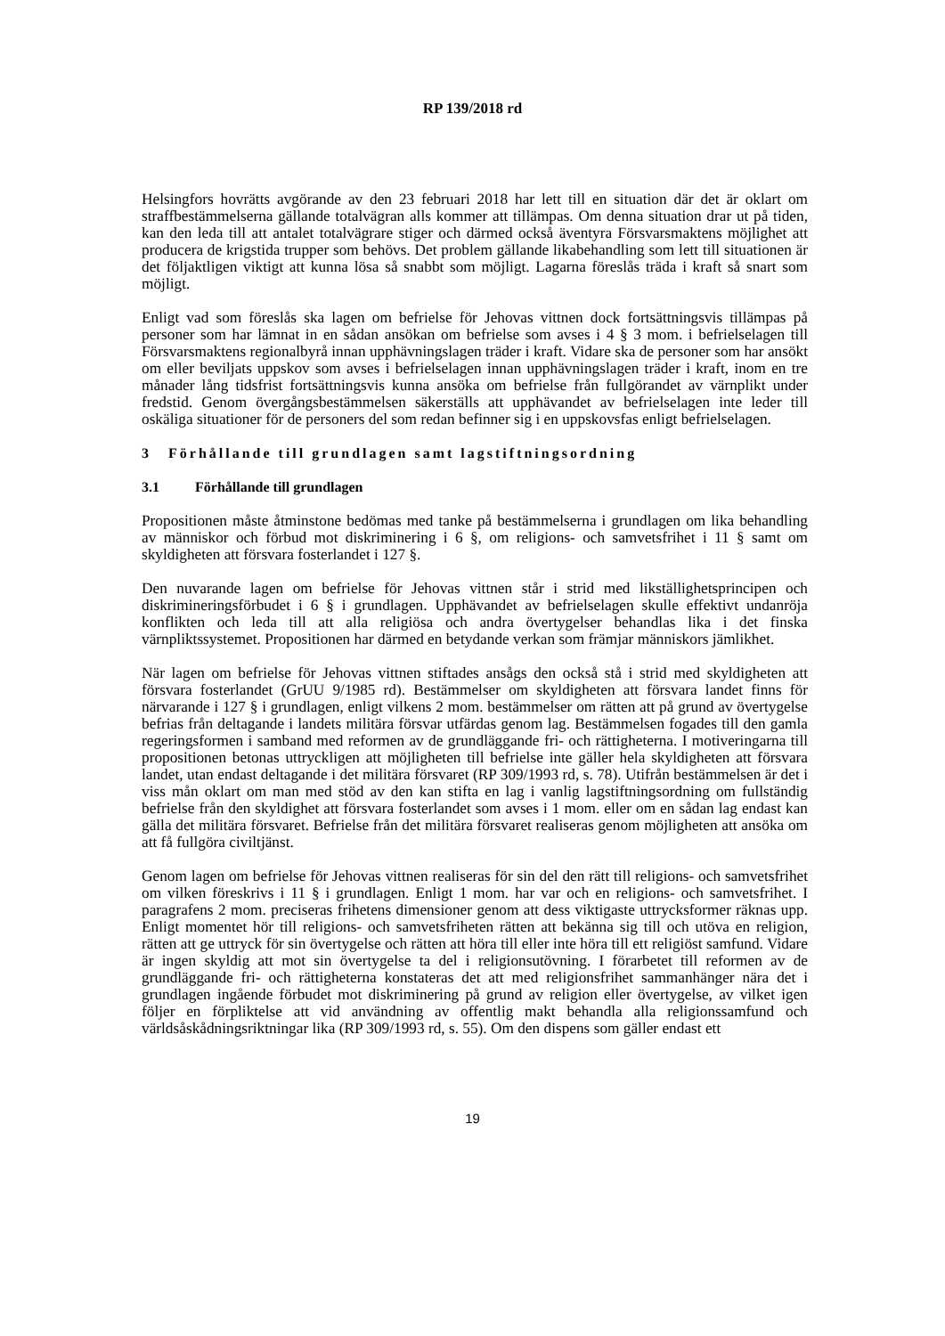RP 139/2018 rd
Helsingfors hovrätts avgörande av den 23 februari 2018 har lett till en situation där det är oklart om straffbestämmelserna gällande totalvägran alls kommer att tillämpas. Om denna situation drar ut på tiden, kan den leda till att antalet totalvägrare stiger och därmed också äventyra Försvarsmaktens möjlighet att producera de krigstida trupper som behövs. Det problem gällande likabehandling som lett till situationen är det följaktligen viktigt att kunna lösa så snabbt som möjligt. Lagarna föreslås träda i kraft så snart som möjligt.
Enligt vad som föreslås ska lagen om befrielse för Jehovas vittnen dock fortsättningsvis tillämpas på personer som har lämnat in en sådan ansökan om befrielse som avses i 4 § 3 mom. i befrielselagen till Försvarsmaktens regionalbyrå innan upphävningslagen träder i kraft. Vidare ska de personer som har ansökt om eller beviljats uppskov som avses i befrielselagen innan upphävningslagen träder i kraft, inom en tre månader lång tidsfrist fortsättningsvis kunna ansöka om befrielse från fullgörandet av värnplikt under fredstid. Genom övergångsbestämmelsen säkerställs att upphävandet av befrielselagen inte leder till oskäliga situationer för de personers del som redan befinner sig i en uppskovsfas enligt befrielselagen.
3 Förhållande till grundlagen samt lagstiftningsordning
3.1 Förhållande till grundlagen
Propositionen måste åtminstone bedömas med tanke på bestämmelserna i grundlagen om lika behandling av människor och förbud mot diskriminering i 6 §, om religions- och samvetsfrihet i 11 § samt om skyldigheten att försvara fosterlandet i 127 §.
Den nuvarande lagen om befrielse för Jehovas vittnen står i strid med likställighetsprincipen och diskrimineringsförbudet i 6 § i grundlagen. Upphävandet av befrielselagen skulle effektivt undanröja konflikten och leda till att alla religiösa och andra övertygelser behandlas lika i det finska värnpliktssystemet. Propositionen har därmed en betydande verkan som främjar människors jämlikhet.
När lagen om befrielse för Jehovas vittnen stiftades ansågs den också stå i strid med skyldigheten att försvara fosterlandet (GrUU 9/1985 rd). Bestämmelser om skyldigheten att försvara landet finns för närvarande i 127 § i grundlagen, enligt vilkens 2 mom. bestämmelser om rätten att på grund av övertygelse befrias från deltagande i landets militära försvar utfärdas genom lag. Bestämmelsen fogades till den gamla regeringsformen i samband med reformen av de grundläggande fri- och rättigheterna. I motiveringarna till propositionen betonas uttryckligen att möjligheten till befrielse inte gäller hela skyldigheten att försvara landet, utan endast deltagande i det militära försvaret (RP 309/1993 rd, s. 78). Utifrån bestämmelsen är det i viss mån oklart om man med stöd av den kan stifta en lag i vanlig lagstiftningsordning om fullständig befrielse från den skyldighet att försvara fosterlandet som avses i 1 mom. eller om en sådan lag endast kan gälla det militära försvaret. Befrielse från det militära försvaret realiseras genom möjligheten att ansöka om att få fullgöra civiltjänst.
Genom lagen om befrielse för Jehovas vittnen realiseras för sin del den rätt till religions- och samvetsfrihet om vilken föreskrivs i 11 § i grundlagen. Enligt 1 mom. har var och en religions- och samvetsfrihet. I paragrafens 2 mom. preciseras frihetens dimensioner genom att dess viktigaste uttrycksformer räknas upp. Enligt momentet hör till religions- och samvetsfriheten rätten att bekänna sig till och utöva en religion, rätten att ge uttryck för sin övertygelse och rätten att höra till eller inte höra till ett religiöst samfund. Vidare är ingen skyldig att mot sin övertygelse ta del i religionsutövning. I förarbetet till reformen av de grundläggande fri- och rättigheterna konstateras det att med religionsfrihet sammanhänger nära det i grundlagen ingående förbudet mot diskriminering på grund av religion eller övertygelse, av vilket igen följer en förpliktelse att vid användning av offentlig makt behandla alla religionssamfund och världsåskådningsriktningar lika (RP 309/1993 rd, s. 55). Om den dispens som gäller endast ett
19